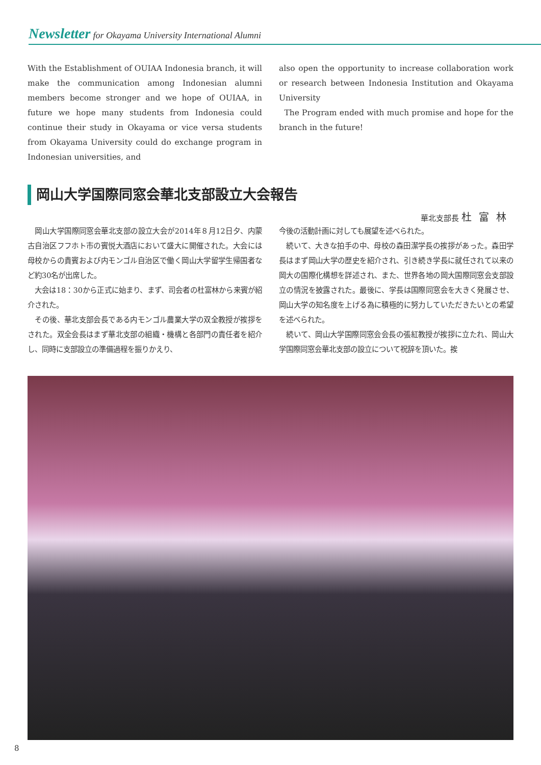Newsletter for Okayama University International Alumni
With the Establishment of OUIAA Indonesia branch, it will make the communication among Indonesian alumni members become stronger and we hope of OUIAA, in future we hope many students from Indonesia could continue their study in Okayama or vice versa students from Okayama University could do exchange program in Indonesian universities, and
also open the opportunity to increase collaboration work or research between Indonesia Institution and Okayama University
The Program ended with much promise and hope for the branch in the future!
岡山大学国際同窓会華北支部設立大会報告
華北支部長 杜富林
　岡山大学国際同窓会華北支部の設立大会が2014年８月12日夕、内蒙古自治区フフホト市の賓悦大酒店において盛大に開催された。大会には母校からの貴賓および内モンゴル自治区で働く岡山大学留学生帰国者など約30名が出席した。
　大会は18：30から正式に始まり、まず、司会者の杜富林から来賓が紹介された。
　その後、華北支部会長である内モンゴル農業大学の双全教授が挨拶をされた。双全会長はまず華北支部の組織・機構と各部門の責任者を紹介し、同時に支部設立の準備過程を振りかえり、
今後の活動計画に対しても展望を述べられた。
　続いて、大きな拍手の中、母校の森田潔学長の挨拶があった。森田学長はまず岡山大学の歴史を紹介され、引き続き学長に就任されて以来の岡大の国際化構想を詳述され、また、世界各地の岡大国際同窓会支部設立の情況を披露された。最後に、学長は国際同窓会を大きく発展させ、岡山大学の知名度を上げる為に積極的に努力していただきたいとの希望を述べられた。
　続いて、岡山大学国際同窓会会長の張紅教授が挨拶に立たれ、岡山大学国際同窓会華北支部の設立について祝辞を頂いた。挨
8